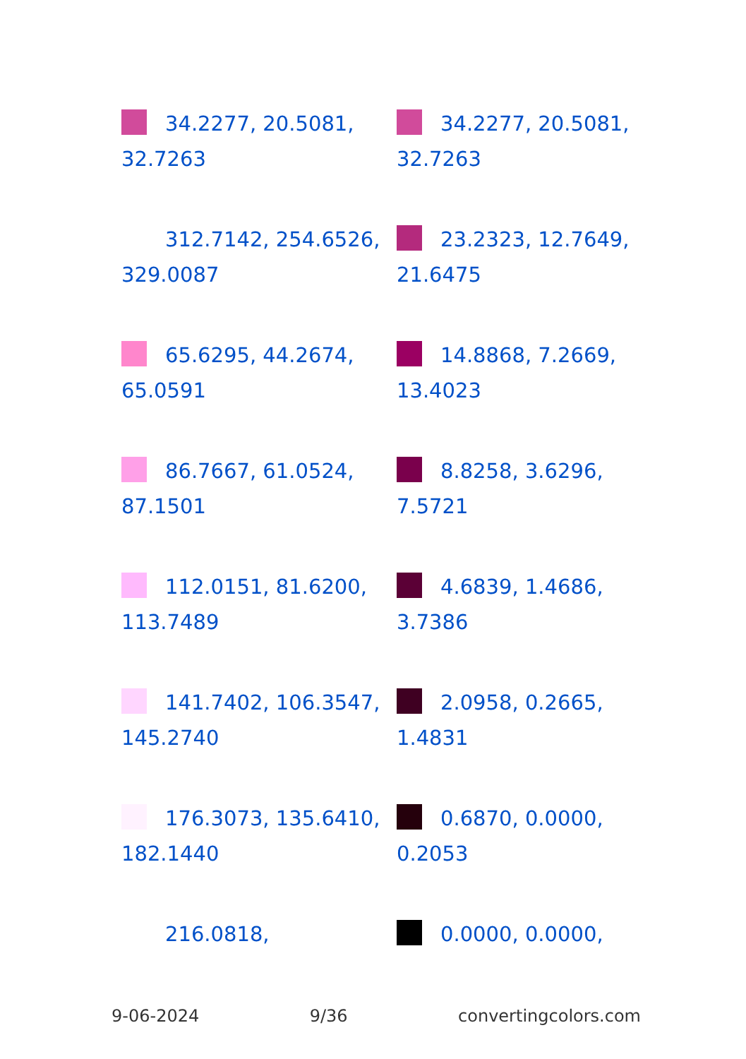34.2277, 20.5081, 32.7263
34.2277, 20.5081, 32.7263
312.7142, 254.6526, 329.0087
23.2323, 12.7649, 21.6475
65.6295, 44.2674, 65.0591
14.8868, 7.2669, 13.4023
86.7667, 61.0524, 87.1501
8.8258, 3.6296, 7.5721
112.0151, 81.6200, 113.7489
4.6839, 1.4686, 3.7386
141.7402, 106.3547, 145.2740
2.0958, 0.2665, 1.4831
176.3073, 135.6410, 182.1440
0.6870, 0.0000, 0.2053
216.0818,
0.0000, 0.0000,
9-06-2024 9/36 convertingcolors.com